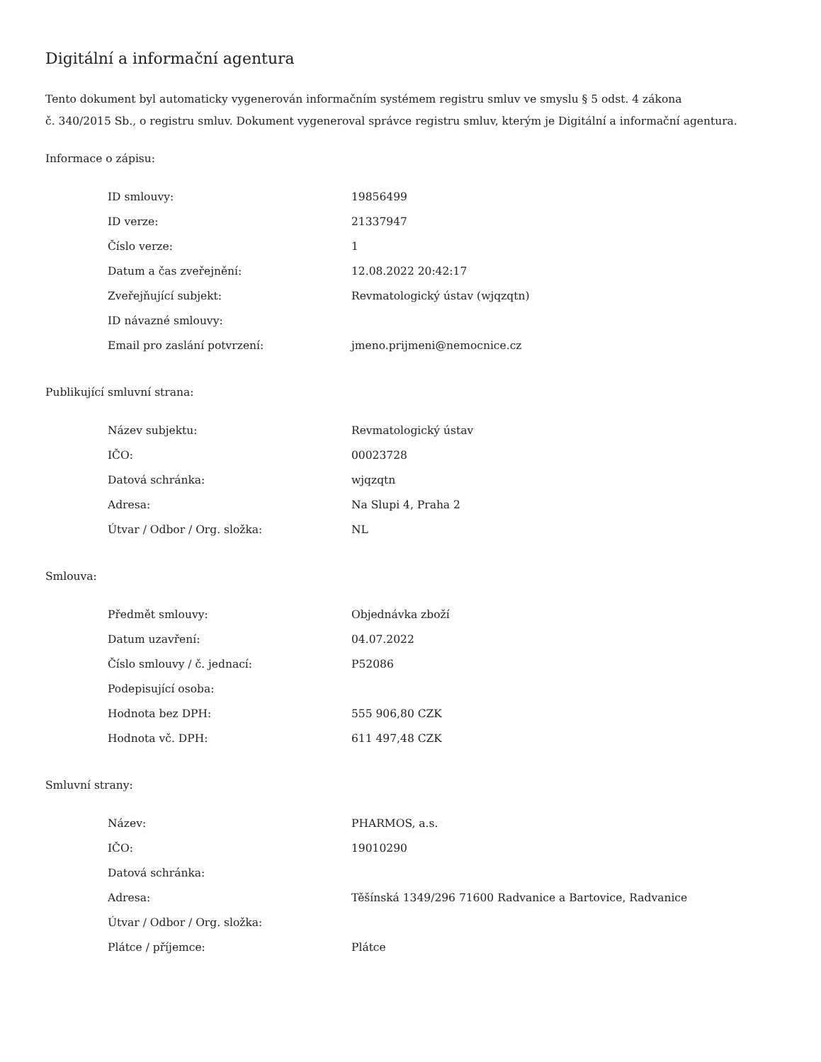Digitální a informační agentura
Tento dokument byl automaticky vygenerován informačním systémem registru smluv ve smyslu § 5 odst. 4 zákona
č. 340/2015 Sb., o registru smluv. Dokument vygeneroval správce registru smluv, kterým je Digitální a informační agentura.
Informace o zápisu:
| ID smlouvy: | 19856499 |
| ID verze: | 21337947 |
| Číslo verze: | 1 |
| Datum a čas zveřejnění: | 12.08.2022 20:42:17 |
| Zveřejňující subjekt: | Revmatologický ústav (wjqzqtn) |
| ID návazné smlouvy: | |
| Email pro zaslání potvrzení: | jmeno.prijmeni@nemocnice.cz |
Publikující smluvní strana:
| Název subjektu: | Revmatologický ústav |
| IČO: | 00023728 |
| Datová schránka: | wjqzqtn |
| Adresa: | Na Slupi 4, Praha 2 |
| Útvar / Odbor / Org. složka: | NL |
Smlouva:
| Předmět smlouvy: | Objednávka zboží |
| Datum uzavření: | 04.07.2022 |
| Číslo smlouvy / č. jednací: | P52086 |
| Podepisující osoba: | |
| Hodnota bez DPH: | 555 906,80 CZK |
| Hodnota vč. DPH: | 611 497,48 CZK |
Smluvní strany:
| Název: | PHARMOS, a.s. |
| IČO: | 19010290 |
| Datová schránka: | |
| Adresa: | Těšínská 1349/296 71600 Radvanice a Bartovice, Radvanice |
| Útvar / Odbor / Org. složka: | |
| Plátce / příjemce: | Plátce |